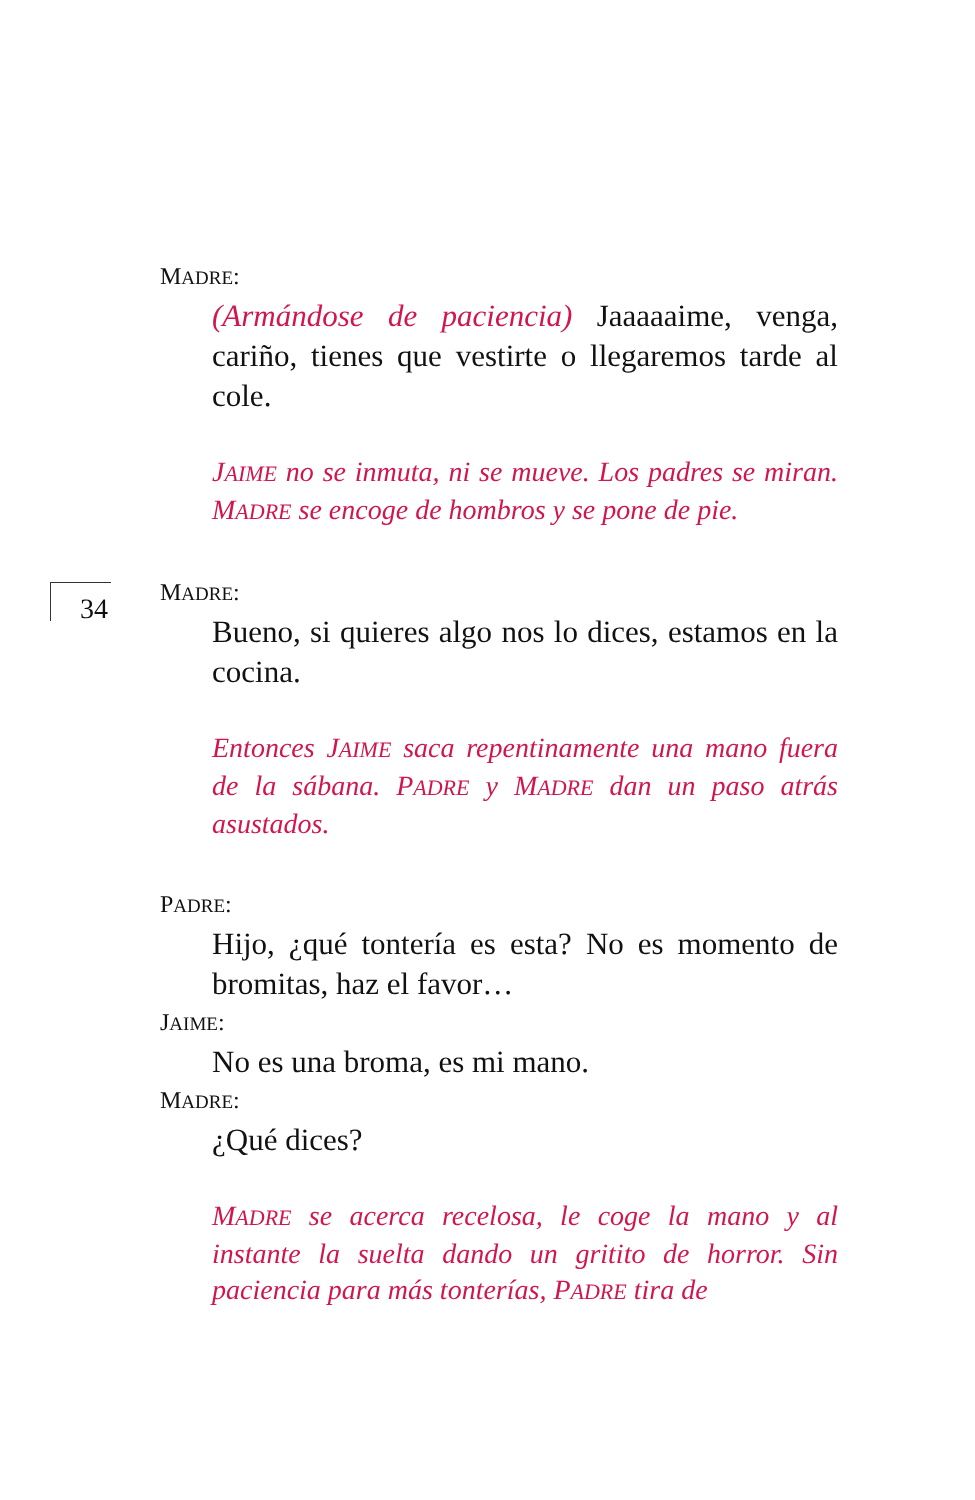MADRE:
(Armándose de paciencia) Jaaaaaime, venga, cariño, tienes que vestirte o llegaremos tarde al cole.
JAIME no se inmuta, ni se mueve. Los padres se miran. MADRE se encoge de hombros y se pone de pie.
34
MADRE:
Bueno, si quieres algo nos lo dices, estamos en la cocina.
Entonces JAIME saca repentinamente una mano fuera de la sábana. PADRE y MADRE dan un paso atrás asustados.
PADRE:
Hijo, ¿qué tontería es esta? No es momento de bromitas, haz el favor…
JAIME:
No es una broma, es mi mano.
MADRE:
¿Qué dices?
MADRE se acerca recelosa, le coge la mano y al instante la suelta dando un gritito de horror. Sin paciencia para más tonterías, PADRE tira de